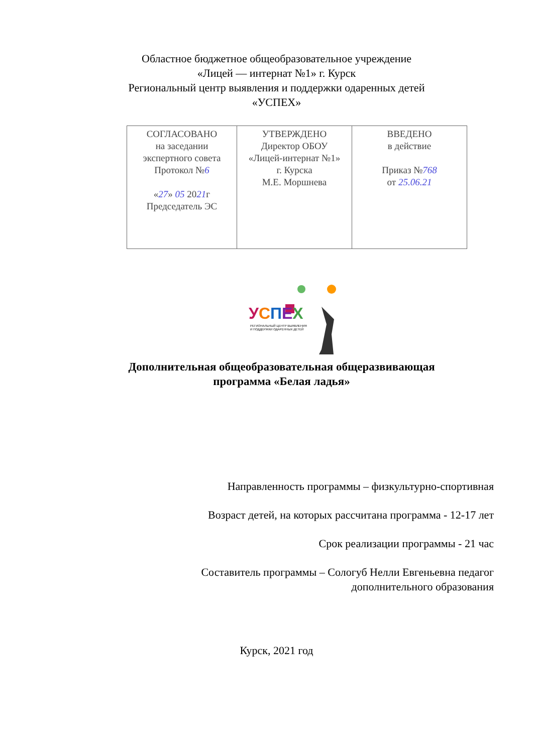Областное бюджетное общеобразовательное учреждение
«Лицей — интернат №1» г. Курск
Региональный центр выявления и поддержки одаренных детей
«УСПЕХ»
| СОГЛАСОВАНО на заседании экспертного совета Протокол № 6 « 27 » 05 20 21 г Председатель ЭС | УТВЕРЖДЕНО Директор ОБОУ «Лицей-интернат №1» г. Курска М.Е. Моршнева | ВВЕДЕНО в действие Приказ № 768 от 25.06.21 |
УСПЕХ
РЕГИОНАЛЬНЫЙ ЦЕНТР ВЫЯВЛЕНИЯ
И ПОДДЕРЖКИ ОДАРЕННЫХ ДЕТЕЙ
Дополнительная общеобразовательная общеразвивающая
программа «Белая ладья»
Направленность программы – физкультурно-спортивная
Возраст детей, на которых рассчитана программа - 12-17 лет
Срок реализации программы - 21 час
Составитель программы – Сологуб Нелли Евгеньевна педагог
дополнительного образования
Курск, 2021 год